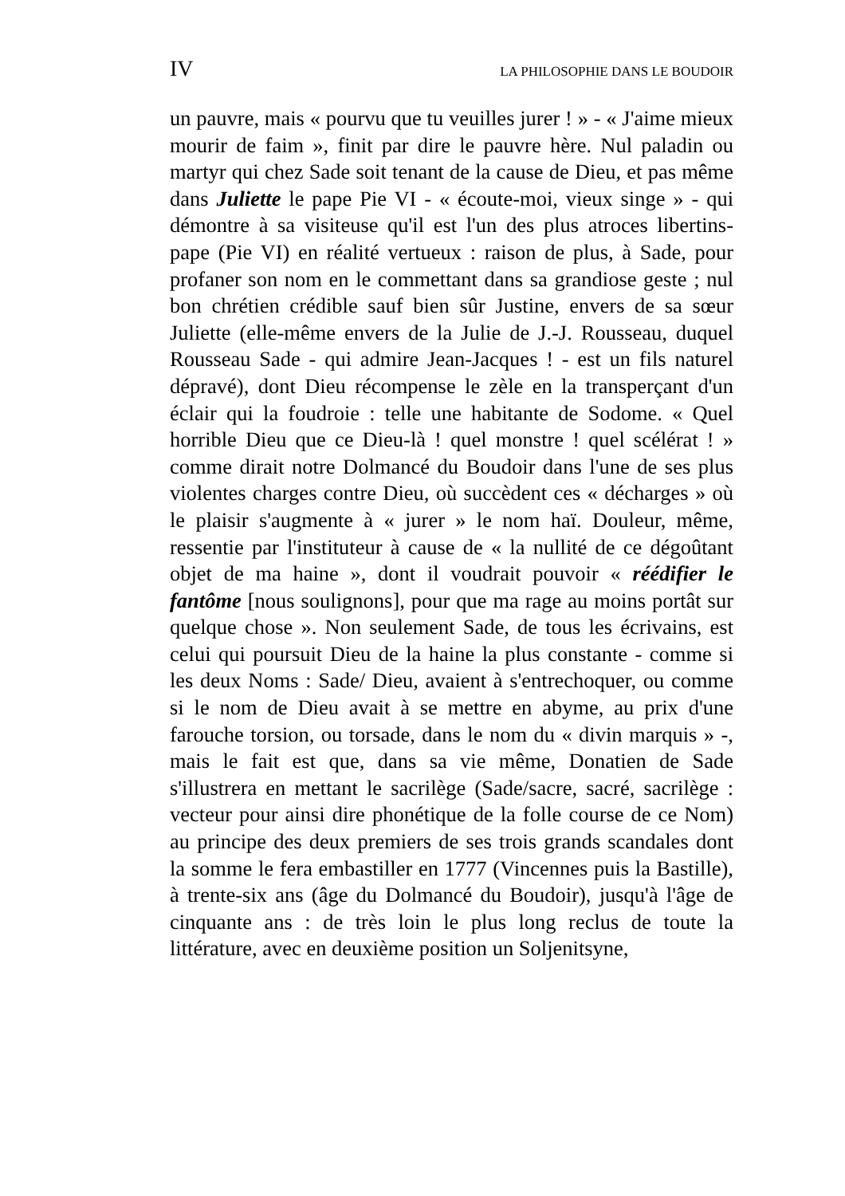IV LA PHILOSOPHIE DANS LE BOUDOIR
un pauvre, mais « pourvu que tu veuilles jurer ! » - « J'aime mieux mourir de faim », finit par dire le pauvre hère. Nul paladin ou martyr qui chez Sade soit tenant de la cause de Dieu, et pas même dans Juliette le pape Pie VI - « écoute-moi, vieux singe » - qui démontre à sa visiteuse qu'il est l'un des plus atroces libertins-pape (Pie VI) en réalité vertueux : raison de plus, à Sade, pour profaner son nom en le commettant dans sa grandiose geste ; nul bon chrétien crédible sauf bien sûr Justine, envers de sa sœur Juliette (elle-même envers de la Julie de J.-J. Rousseau, duquel Rousseau Sade - qui admire Jean-Jacques ! - est un fils naturel dépravé), dont Dieu récompense le zèle en la transperçant d'un éclair qui la foudroie : telle une habitante de Sodome. « Quel horrible Dieu que ce Dieu-là ! quel monstre ! quel scélérat ! » comme dirait notre Dolmancé du Boudoir dans l'une de ses plus violentes charges contre Dieu, où succèdent ces « décharges » où le plaisir s'augmente à « jurer » le nom haï. Douleur, même, ressentie par l'instituteur à cause de « la nullité de ce dégoûtant objet de ma haine », dont il voudrait pouvoir « réédifier le fantôme [nous soulignons], pour que ma rage au moins portât sur quelque chose ». Non seulement Sade, de tous les écrivains, est celui qui poursuit Dieu de la haine la plus constante - comme si les deux Noms : Sade/ Dieu, avaient à s'entrechoquer, ou comme si le nom de Dieu avait à se mettre en abyme, au prix d'une farouche torsion, ou torsade, dans le nom du « divin marquis » -, mais le fait est que, dans sa vie même, Donatien de Sade s'illustrera en mettant le sacrilège (Sade/sacre, sacré, sacrilège : vecteur pour ainsi dire phonétique de la folle course de ce Nom) au principe des deux premiers de ses trois grands scandales dont la somme le fera embastiller en 1777 (Vincennes puis la Bastille), à trente-six ans (âge du Dolmancé du Boudoir), jusqu'à l'âge de cinquante ans : de très loin le plus long reclus de toute la littérature, avec en deuxième position un Soljenitsyne,